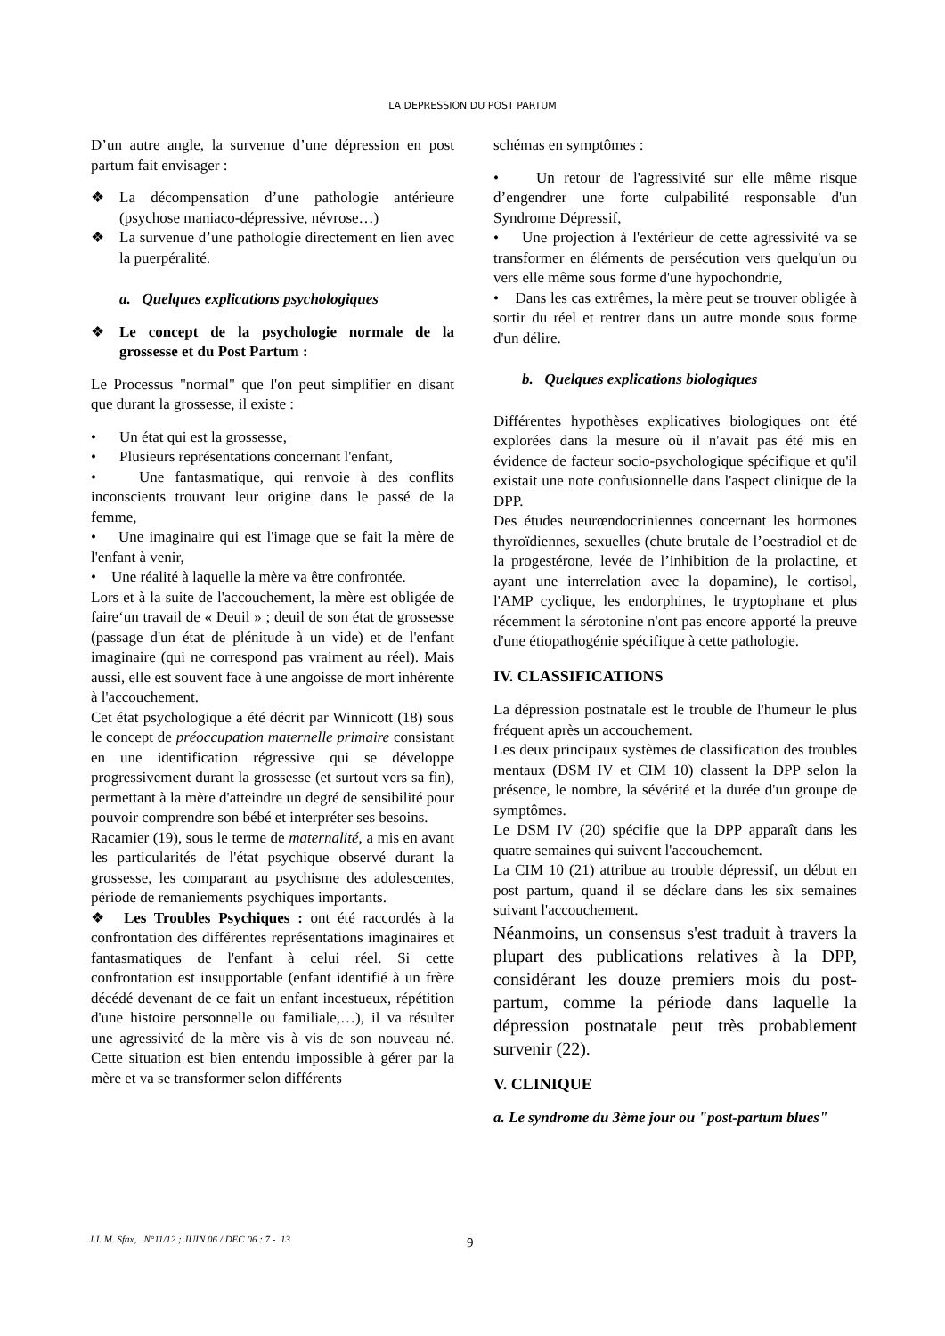LA DEPRESSION DU POST PARTUM
D’un autre angle, la survenue d’une dépression en post partum fait envisager :
❖ La décompensation d’une pathologie antérieure (psychose maniaco-dépressive, névrose…)
❖ La survenue d’une pathologie directement en lien avec la puerpéralité.
a. Quelques explications psychologiques
❖ Le concept de la psychologie normale de la grossesse et du Post Partum :
Le Processus "normal" que l'on peut simplifier en disant que durant la grossesse, il existe :
• Un état qui est la grossesse,
• Plusieurs représentations concernant l'enfant,
• Une fantasmatique, qui renvoie à des conflits inconscients trouvant leur origine dans le passé de la femme,
• Une imaginaire qui est l'image que se fait la mère de l'enfant à venir,
• Une réalité à laquelle la mère va être confrontée.
Lors et à la suite de l'accouchement, la mère est obligée de faire‘un travail de « Deuil » ; deuil de son état de grossesse (passage d'un état de plénitude à un vide) et de l'enfant imaginaire (qui ne correspond pas vraiment au réel). Mais aussi, elle est souvent face à une angoisse de mort inhérente à l'accouchement.
Cet état psychologique a été décrit par Winnicott (18) sous le concept de préoccupation maternelle primaire consistant en une identification régressive qui se développe progressivement durant la grossesse (et surtout vers sa fin), permettant à la mère d'atteindre un degré de sensibilité pour pouvoir comprendre son bébé et interpréter ses besoins.
Racamier (19), sous le terme de maternalité, a mis en avant les particularités de l'état psychique observé durant la grossesse, les comparant au psychisme des adolescentes, période de remaniements psychiques importants.
❖ Les Troubles Psychiques : ont été raccordés à la confrontation des différentes représentations imaginaires et fantasmatiques de l'enfant à celui réel. Si cette confrontation est insupportable (enfant identifié à un frère décédé devenant de ce fait un enfant incestueux, répétition d'une histoire personnelle ou familiale,…), il va résulter une agressivité de la mère vis à vis de son nouveau né. Cette situation est bien entendu impossible à gérer par la mère et va se transformer selon différents
schémas en symptômes :
• Un retour de l'agressivité sur elle même risque d’engendrer une forte culpabilité responsable d'un Syndrome Dépressif,
• Une projection à l'extérieur de cette agressivité va se transformer en éléments de persécution vers quelqu'un ou vers elle même sous forme d'une hypochondrie,
• Dans les cas extrêmes, la mère peut se trouver obligée à sortir du réel et rentrer dans un autre monde sous forme d'un délire.
b. Quelques explications biologiques
Différentes hypothèses explicatives biologiques ont été explorées dans la mesure où il n'avait pas été mis en évidence de facteur socio-psychologique spécifique et qu'il existait une note confusionnelle dans l'aspect clinique de la DPP.
Des études neurœndocriniennes concernant les hormones thyroïdiennes, sexuelles (chute brutale de l’oestradiol et de la progestérone, levée de l’inhibition de la prolactine, et ayant une interrelation avec la dopamine), le cortisol, l'AMP cyclique, les endorphines, le tryptophane et plus récemment la sérotonine n'ont pas encore apporté la preuve d'une étiopathogénie spécifique à cette pathologie.
IV. CLASSIFICATIONS
La dépression postnatale est le trouble de l'humeur le plus fréquent après un accouchement.
Les deux principaux systèmes de classification des troubles mentaux (DSM IV et CIM 10) classent la DPP selon la présence, le nombre, la sévérité et la durée d'un groupe de symptômes.
Le DSM IV (20) spécifie que la DPP apparaît dans les quatre semaines qui suivent l'accouchement.
La CIM 10 (21) attribue au trouble dépressif, un début en post partum, quand il se déclare dans les six semaines suivant l'accouchement.
Néanmoins, un consensus s'est traduit à travers la plupart des publications relatives à la DPP, considérant les douze premiers mois du post-partum, comme la période dans laquelle la dépression postnatale peut très probablement survenir (22).
V. CLINIQUE
a. Le syndrome du 3ème jour ou "post-partum blues"
J.I. M. Sfax, N°11/12 ; JUIN 06 / DEC 06 : 7 - 13
9